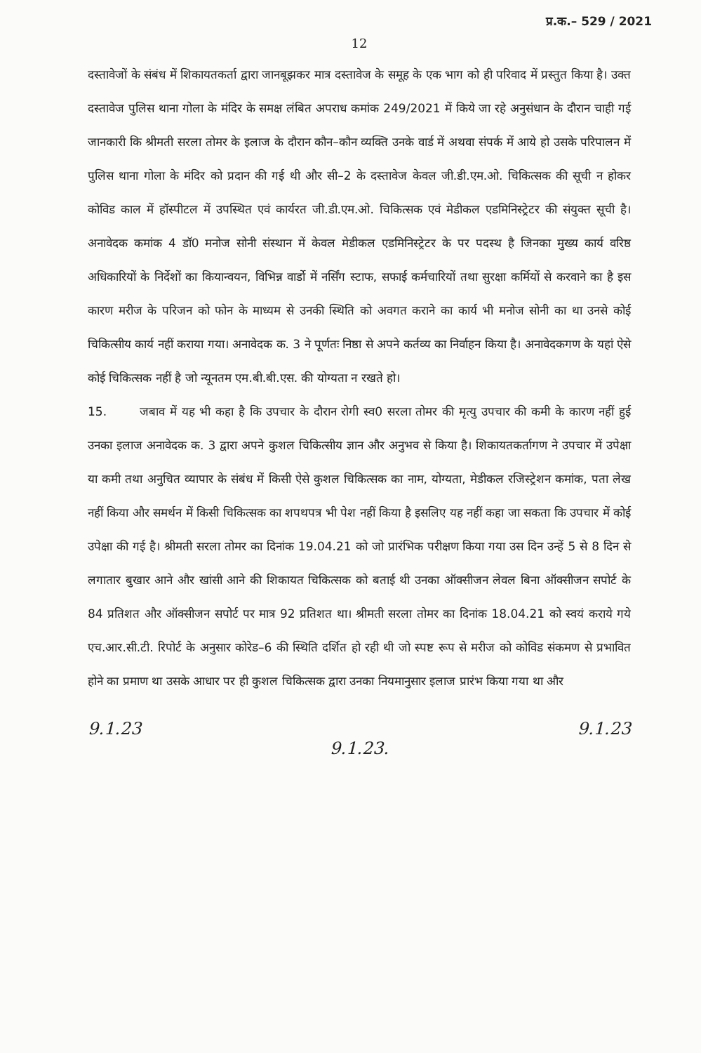प्र.क.– 529 / 2021
12
दस्तावेजों के संबंध में शिकायतकर्ता द्वारा जानबूझकर मात्र दस्तावेज के समूह के एक भाग को ही परिवाद में प्रस्तुत किया है। उक्त दस्तावेज पुलिस थाना गोला के मंदिर के समक्ष लंबित अपराध कमांक 249/2021 में किये जा रहे अनुसंधान के दौरान चाही गई जानकारी कि श्रीमती सरला तोमर के इलाज के दौरान कौन–कौन व्यक्ति उनके वार्ड में अथवा संपर्क में आये हो उसके परिपालन में पुलिस थाना गोला के मंदिर को प्रदान की गई थी और सी–2 के दस्तावेज केवल जी.डी.एम.ओ. चिकित्सक की सूची न होकर कोविड काल में हॉस्पीटल में उपस्थित एवं कार्यरत जी.डी.एम.ओ. चिकित्सक एवं मेडीकल एडमिनिस्ट्रेटर की संयुक्त सूची है। अनावेदक कमांक 4 डॉ0 मनोज सोनी संस्थान में केवल मेडीकल एडमिनिस्ट्रेटर के पर पदस्थ है जिनका मुख्य कार्य वरिष्ठ अधिकारियों के निर्देशों का कियान्वयन, विभिन्न वार्डो में नर्सिंग स्टाफ, सफाई कर्मचारियों तथा सुरक्षा कर्मियों से करवाने का है इस कारण मरीज के परिजन को फोन के माध्यम से उनकी स्थिति को अवगत कराने का कार्य भी मनोज सोनी का था उनसे कोई चिकित्सीय कार्य नहीं कराया गया। अनावेदक क. 3 ने पूर्णतः निष्ठा से अपने कर्तव्य का निर्वाहन किया है। अनावेदकगण के यहां ऐसे कोई चिकित्सक नहीं है जो न्यूनतम एम.बी.बी.एस. की योग्यता न रखते हो।
15. जबाव में यह भी कहा है कि उपचार के दौरान रोगी स्व0 सरला तोमर की मृत्यु उपचार की कमी के कारण नहीं हुई उनका इलाज अनावेदक क. 3 द्वारा अपने कुशल चिकित्सीय ज्ञान और अनुभव से किया है। शिकायतकर्तागण ने उपचार में उपेक्षा या कमी तथा अनुचित व्यापार के संबंध में किसी ऐसे कुशल चिकित्सक का नाम, योग्यता, मेडीकल रजिस्ट्रेशन कमांक, पता लेख नहीं किया और समर्थन में किसी चिकित्सक का शपथपत्र भी पेश नहीं किया है इसलिए यह नहीं कहा जा सकता कि उपचार में कोई उपेक्षा की गई है। श्रीमती सरला तोमर का दिनांक 19.04.21 को जो प्रारंभिक परीक्षण किया गया उस दिन उन्हें 5 से 8 दिन से लगातार बुखार आने और खांसी आने की शिकायत चिकित्सक को बताई थी उनका ऑक्सीजन लेवल बिना ऑक्सीजन सपोर्ट के 84 प्रतिशत और ऑक्सीजन सपोर्ट पर मात्र 92 प्रतिशत था। श्रीमती सरला तोमर का दिनांक 18.04.21 को स्वयं कराये गये एच.आर.सी.टी. रिपोर्ट के अनुसार कोरेड–6 की स्थिति दर्शित हो रही थी जो स्पष्ट रूप से मरीज को कोविड संकमण से प्रभावित होने का प्रमाण था उसके आधार पर ही कुशल चिकित्सक द्वारा उनका नियमानुसार इलाज प्रारंभ किया गया था और
9.1.23
9.1.23. 9.1.23